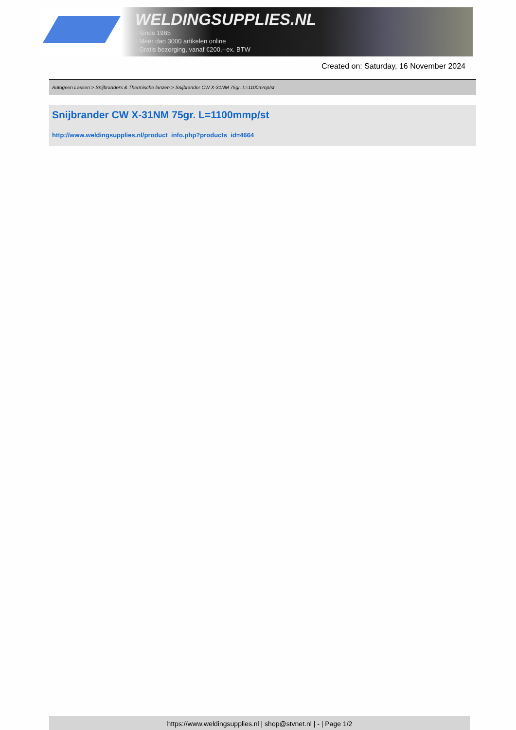WELDINGSUPPLIES.NL
- Sinds 1985
- Méér dan 3000 artikelen online
- Gratis bezorging, vanaf €200,--ex. BTW
Created on: Saturday, 16 November 2024
Autogeen Lassen > Snijbranders & Thermische lanzen > Snijbrander CW X-31NM 75gr. L=1100mmp/st
Snijbrander CW X-31NM 75gr. L=1100mmp/st
http://www.weldingsupplies.nl/product_info.php?products_id=4664
https://www.weldingsupplies.nl | shop@stvnet.nl | - | Page 1/2